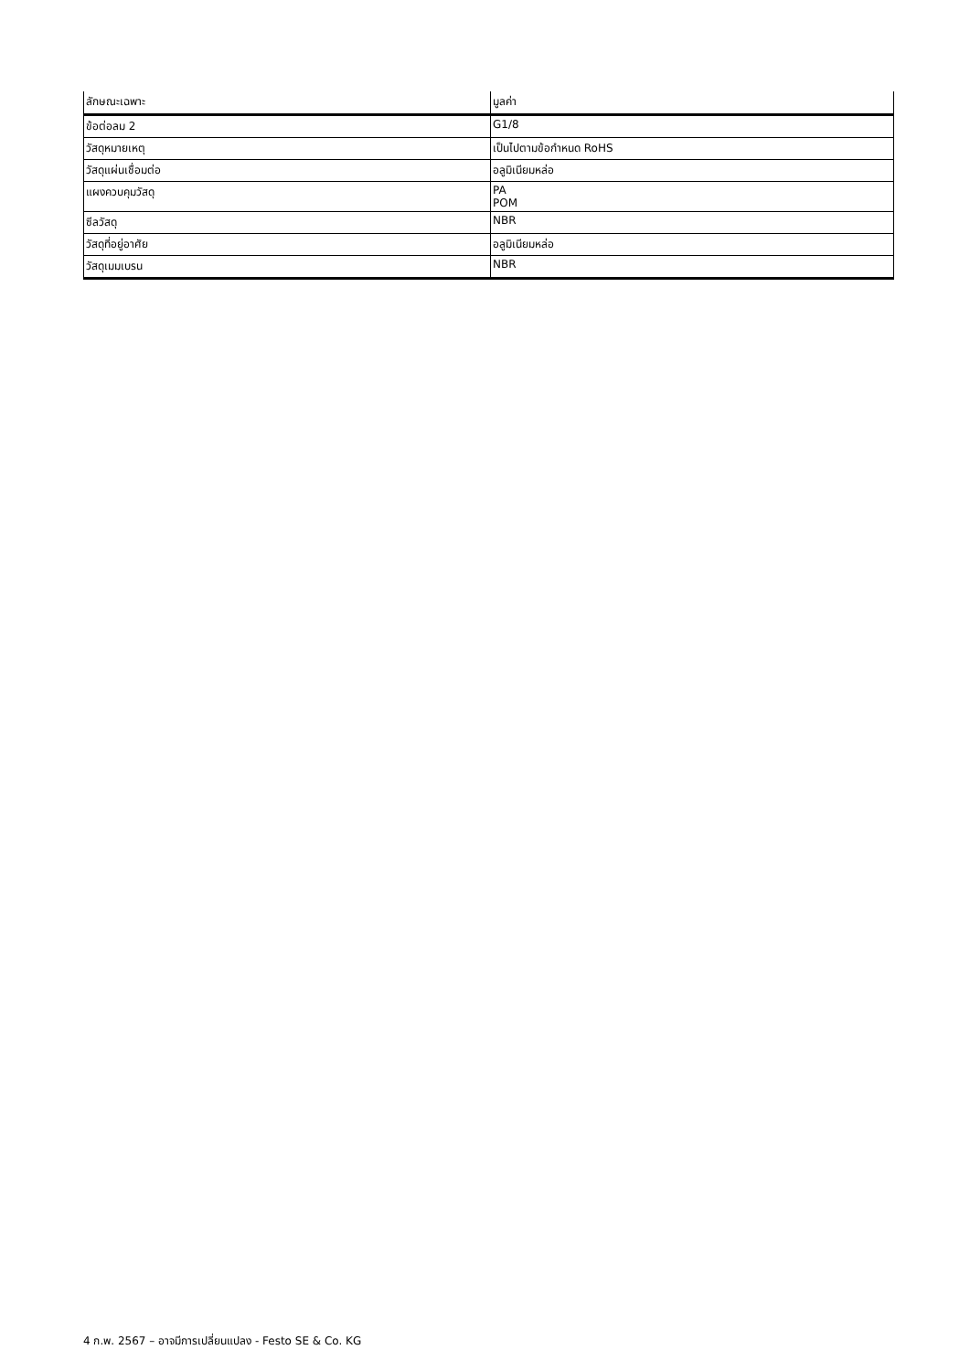| ลักษณะเฉพาะ | มูลค่า |
| --- | --- |
| ข้อต่อลม 2 | G1/8 |
| วัสดุหมายเหตุ | เป็นไปตามข้อกำหนด RoHS |
| วัสดุแผ่นเชื่อมต่อ | อลูมิเนียมหล่อ |
| แผงควบคุมวัสดุ | PA POM |
| ซีลวัสดุ | NBR |
| วัสดุที่อยู่อาศัย | อลูมิเนียมหล่อ |
| วัสดุเมมเบรน | NBR |
4 ก.พ. 2567 – อาจมีการเปลี่ยนแปลง - Festo SE & Co. KG